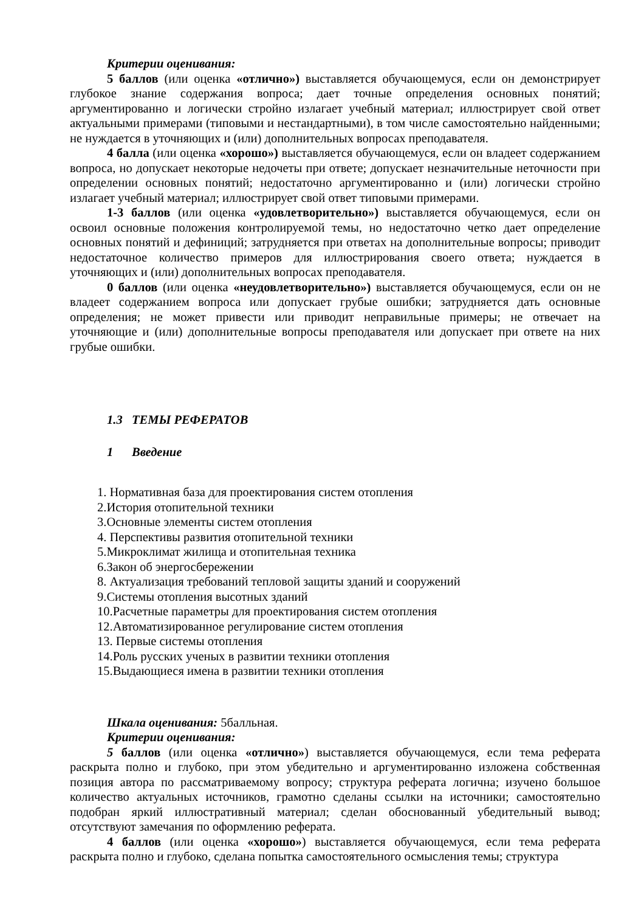Критерии оценивания:
5 баллов (или оценка «отлично») выставляется обучающемуся, если он демонстрирует глубокое знание содержания вопроса; дает точные определения основных понятий; аргументированно и логически стройно излагает учебный материал; иллюстрирует свой ответ актуальными примерами (типовыми и нестандартными), в том числе самостоятельно найденными; не нуждается в уточняющих и (или) дополнительных вопросах преподавателя.
4 балла (или оценка «хорошо») выставляется обучающемуся, если он владеет содержанием вопроса, но допускает некоторые недочеты при ответе; допускает незначительные неточности при определении основных понятий; недостаточно аргументированно и (или) логически стройно излагает учебный материал; иллюстрирует свой ответ типовыми примерами.
1-3 баллов (или оценка «удовлетворительно») выставляется обучающемуся, если он освоил основные положения контролируемой темы, но недостаточно четко дает определение основных понятий и дефиниций; затрудняется при ответах на дополнительные вопросы; приводит недостаточное количество примеров для иллюстрирования своего ответа; нуждается в уточняющих и (или) дополнительных вопросах преподавателя.
0 баллов (или оценка «неудовлетворительно») выставляется обучающемуся, если он не владеет содержанием вопроса или допускает грубые ошибки; затрудняется дать основные определения; не может привести или приводит неправильные примеры; не отвечает на уточняющие и (или) дополнительные вопросы преподавателя или допускает при ответе на них грубые ошибки.
1.3 ТЕМЫ РЕФЕРАТОВ
1 Введение
1. Нормативная база для проектирования систем отопления
2.История отопительной техники
3.Основные элементы систем отопления
4. Перспективы развития отопительной техники
5.Микроклимат жилища и отопительная техника
6.Закон об энергосбережении
8. Актуализация требований тепловой защиты зданий и сооружений
9.Системы отопления высотных зданий
10.Расчетные параметры для проектирования систем отопления
12.Автоматизированное регулирование систем отопления
13. Первые системы отопления
14.Роль русских ученых в развитии техники отопления
15.Выдающиеся имена в развитии техники отопления
Шкала оценивания: 5балльная.
Критерии оценивания:
5 баллов (или оценка «отлично») выставляется обучающемуся, если тема реферата раскрыта полно и глубоко, при этом убедительно и аргументированно изложена собственная позиция автора по рассматриваемому вопросу; структура реферата логична; изучено большое количество актуальных источников, грамотно сделаны ссылки на источники; самостоятельно подобран яркий иллюстративный материал; сделан обоснованный убедительный вывод; отсутствуют замечания по оформлению реферата.
4 баллов (или оценка «хорошо») выставляется обучающемуся, если тема реферата раскрыта полно и глубоко, сделана попытка самостоятельного осмысления темы; структура